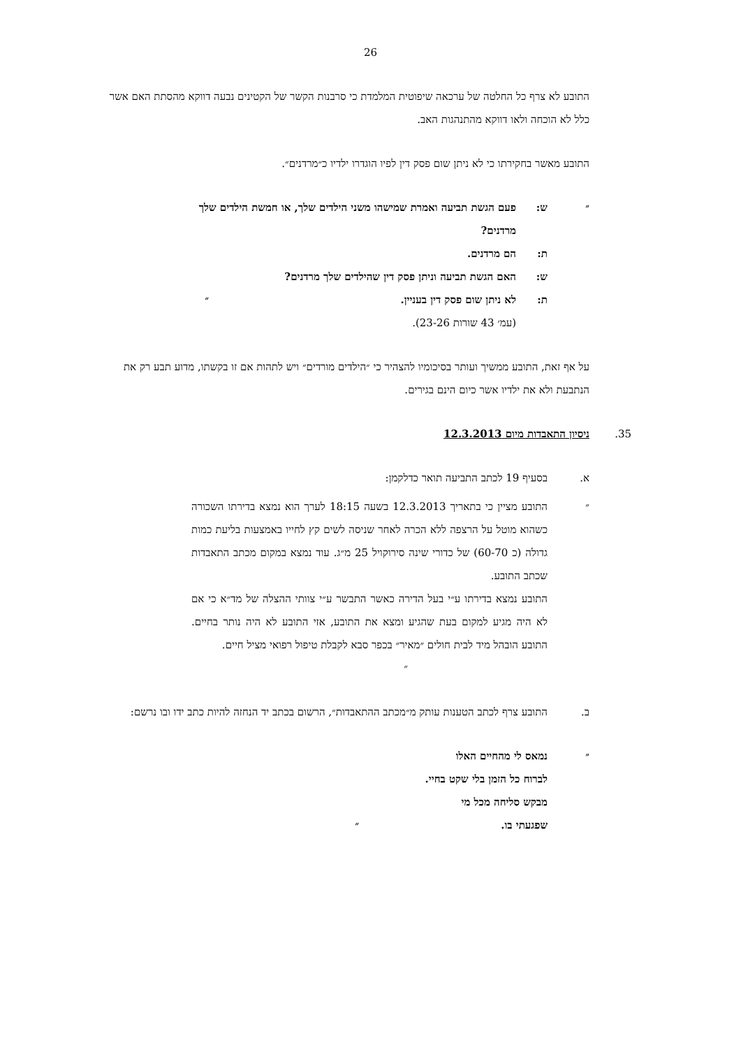26
התובע לא צרף כל החלטה של ערכאה שיפוטית המלמדת כי סרבנות הקשר של הקטינים נבעה דווקא מהסתת האם אשר כלל לא הוכחה ולאו דווקא מהתנהגות האב.
התובע מאשר בחקירתו כי לא ניתן שום פסק דין לפיו הוגדרו ילדיו כ״מרדנים״.
״ ש: פעם הגשת תביעה ואמרת שמישהו משני הילדים שלך, או חמשת הילדים שלך מרדנים?
ת: הם מרדנים.
ש: האם הגשת תביעה וניתן פסק דין שהילדים שלך מרדנים?
ת: לא ניתן שום פסק דין בעניין. ״
(עמ׳ 43 שורות 23-26).
על אף זאת, התובע ממשיך ועותר בסיכומיו להצהיר כי ״הילדים מורדים״ ויש לתהות אם זו בקשתו, מדוע תבע רק את הנתבעת ולא את ילדיו אשר כיום הינם בגירים.
35. ניסיון התאבדות מיום 12.3.2013
א. בסעיף 19 לכתב התביעה תואר כדלקמן:
״ התובע מציין כי בתאריך 12.3.2013 בשעה 18:15 לערך הוא נמצא בדירתו השכורה כשהוא מוטל על הרצפה ללא הכרה לאחר שניסה לשים קץ לחייו באמצעות בליעת כמות גדולה (כ 60-70) של כדורי שינה סירוקויל 25 מ״ג. עוד נמצא במקום מכתב התאבדות שכתב התובע.
התובע נמצא בדירתו ע״י בעל הדירה כאשר התבשר ע״י צוותי ההצלה של מד״א כי אם לא היה מגיע למקום בעת שהגיע ומצא את התובע, אזי התובע לא היה נותר בחיים. התובע הובהל מיד לבית חולים ״מאיר״ בכפר סבא לקבלת טיפול רפואי מציל חיים.
״
ב. התובע צרף לכתב הטענות עותק מ״מכתב ההתאבדות״, הרשום בכתב יד הנחזה להיות כתב ידו ובו נרשם:
״ נמאס לי מהחיים האלו
לברוח כל הזמן בלי שקט בחיי.
מבקש סליחה מכל מי
שפגעתי בו. ״